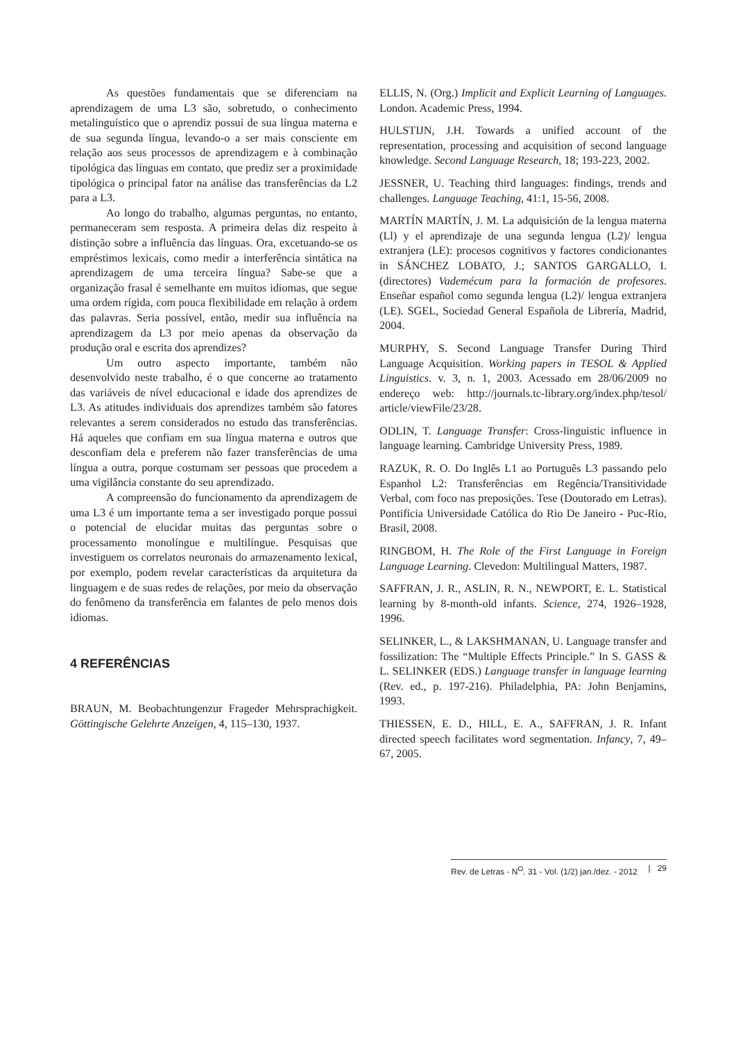As questões fundamentais que se diferenciam na aprendizagem de uma L3 são, sobretudo, o conhecimento metalinguístico que o aprendiz possui de sua língua materna e de sua segunda língua, levando-o a ser mais consciente em relação aos seus processos de aprendizagem e à combinação tipológica das línguas em contato, que prediz ser a proximidade tipológica o principal fator na análise das transferências da L2 para a L3.
Ao longo do trabalho, algumas perguntas, no entanto, permaneceram sem resposta. A primeira delas diz respeito à distinção sobre a influência das línguas. Ora, excetuando-se os empréstimos lexicais, como medir a interferência sintática na aprendizagem de uma terceira língua? Sabe-se que a organização frasal é semelhante em muitos idiomas, que segue uma ordem rígida, com pouca flexibilidade em relação à ordem das palavras. Seria possível, então, medir sua influência na aprendizagem da L3 por meio apenas da observação da produção oral e escrita dos aprendizes?
Um outro aspecto importante, também não desenvolvido neste trabalho, é o que concerne ao tratamento das variáveis de nível educacional e idade dos aprendizes de L3. As atitudes individuais dos aprendizes também são fatores relevantes a serem considerados no estudo das transferências. Há aqueles que confiam em sua língua materna e outros que desconfiam dela e preferem não fazer transferências de uma língua a outra, porque costumam ser pessoas que procedem a uma vigilância constante do seu aprendizado.
A compreensão do funcionamento da aprendizagem de uma L3 é um importante tema a ser investigado porque possui o potencial de elucidar muitas das perguntas sobre o processamento monolíngue e multilíngue. Pesquisas que investiguem os correlatos neuronais do armazenamento lexical, por exemplo, podem revelar características da arquitetura da linguagem e de suas redes de relações, por meio da observação do fenômeno da transferência em falantes de pelo menos dois idiomas.
4 REFERÊNCIAS
BRAUN, M. Beobachtungenzur Frageder Mehrsprachigkeit. Göttingische Gelehrte Anzeigen, 4, 115–130, 1937.
ELLIS, N. (Org.) Implicit and Explicit Learning of Languages. London. Academic Press, 1994.
HULSTIJN, J.H. Towards a unified account of the representation, processing and acquisition of second language knowledge. Second Language Research, 18; 193-223, 2002.
JESSNER, U. Teaching third languages: findings, trends and challenges. Language Teaching, 41:1, 15-56, 2008.
MARTÍN MARTÍN, J. M. La adquisición de la lengua materna (Ll) y el aprendizaje de una segunda lengua (L2)/ lengua extranjera (LE): procesos cognitivos y factores condicionantes in SÁNCHEZ LOBATO, J.; SANTOS GARGALLO, I. (directores) Vademécum para la formación de profesores. Enseñar español como segunda lengua (L2)/ lengua extranjera (LE). SGEL, Sociedad General Española de Librería, Madrid, 2004.
MURPHY, S. Second Language Transfer During Third Language Acquisition. Working papers in TESOL & Applied Linguistics. v. 3, n. 1, 2003. Acessado em 28/06/2009 no endereço web: http://journals.tc-library.org/index.php/tesol/ article/viewFile/23/28.
ODLIN, T. Language Transfer: Cross-linguistic influence in language learning. Cambridge University Press, 1989.
RAZUK, R. O. Do Inglês L1 ao Português L3 passando pelo Espanhol L2: Transferências em Regência/Transitividade Verbal, com foco nas preposições. Tese (Doutorado em Letras). Pontifícia Universidade Católica do Rio De Janeiro - Puc-Rio, Brasil, 2008.
RINGBOM, H. The Role of the First Language in Foreign Language Learning. Clevedon: Multilingual Matters, 1987.
SAFFRAN, J. R., ASLIN, R. N., NEWPORT, E. L. Statistical learning by 8-month-old infants. Science, 274, 1926–1928, 1996.
SELINKER, L., & LAKSHMANAN, U. Language transfer and fossilization: The “Multiple Effects Principle.” In S. GASS & L. SELINKER (EDS.) Language transfer in language learning (Rev. ed., p. 197-216). Philadelphia, PA: John Benjamins, 1993.
THIESSEN, E. D., HILL, E. A., SAFFRAN, J. R. Infant directed speech facilitates word segmentation. Infancy, 7, 49–67, 2005.
Rev. de Letras - N<sup>O</sup>. 31 - Vol. (1/2) jan./dez. - 2012 | 29